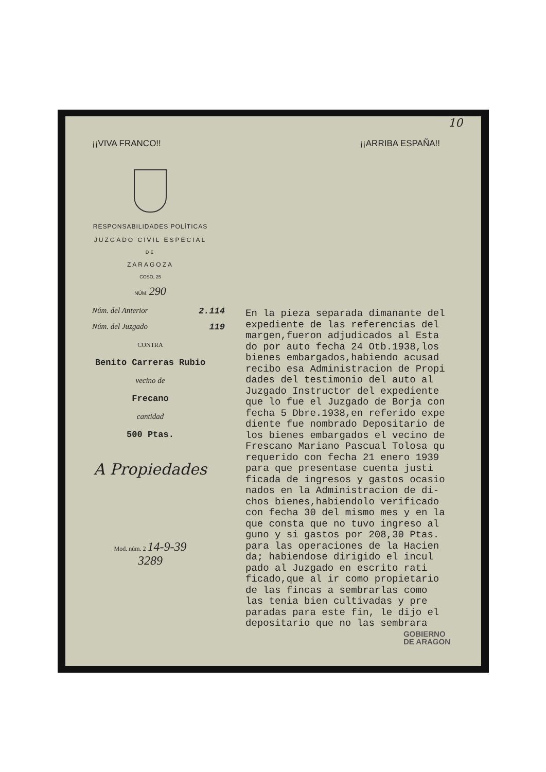10
¡¡VIVA FRANCO!! ¡¡ARRIBA ESPAÑA!!
RESPONSABILIDADES POLÍTICAS
JUZGADO CIVIL ESPECIAL
DE
ZARAGOZA
COSO, 25
NÚM. 290
Núm. del Anterior 2.114
Núm. del Juzgado 119
CONTRA
Benito Carreras Rubio
vecino de
Frecano
cantidad
500 Ptas.
A Propiedades
Mod. núm. 2 14-9-39
3289
En la pieza separada dimanante del expediente de las referencias del margen,fueron adjudicados al Esta do por auto fecha 24 Otb.1938,los bienes embargados,habiendo acusad recibo esa Administracion de Propi dades del testimonio del auto al Juzgado Instructor del expediente que lo fue el Juzgado de Borja con fecha 5 Dbre.1938,en referido expe diente fue nombrado Depositario de los bienes embargados el vecino de Frescano Mariano Pascual Tolosa qu requerido con fecha 21 enero 1939 para que presentase cuenta justi ficada de ingresos y gastos ocasio nados en la Administracion de di- chos bienes,habiendolo verificado con fecha 30 del mismo mes y en la que consta que no tuvo ingreso al guno y si gastos por 208,30 Ptas. para las operaciones de la Hacien da; habiendose dirigido el incul pado al Juzgado en escrito rati ficado,que al ir como propietario de las fincas a sembrarlas como las tenia bien cultivadas y pre paradas para este fin, le dijo el depositario que no las sembrara
GOBIERNO
DE ARAGON